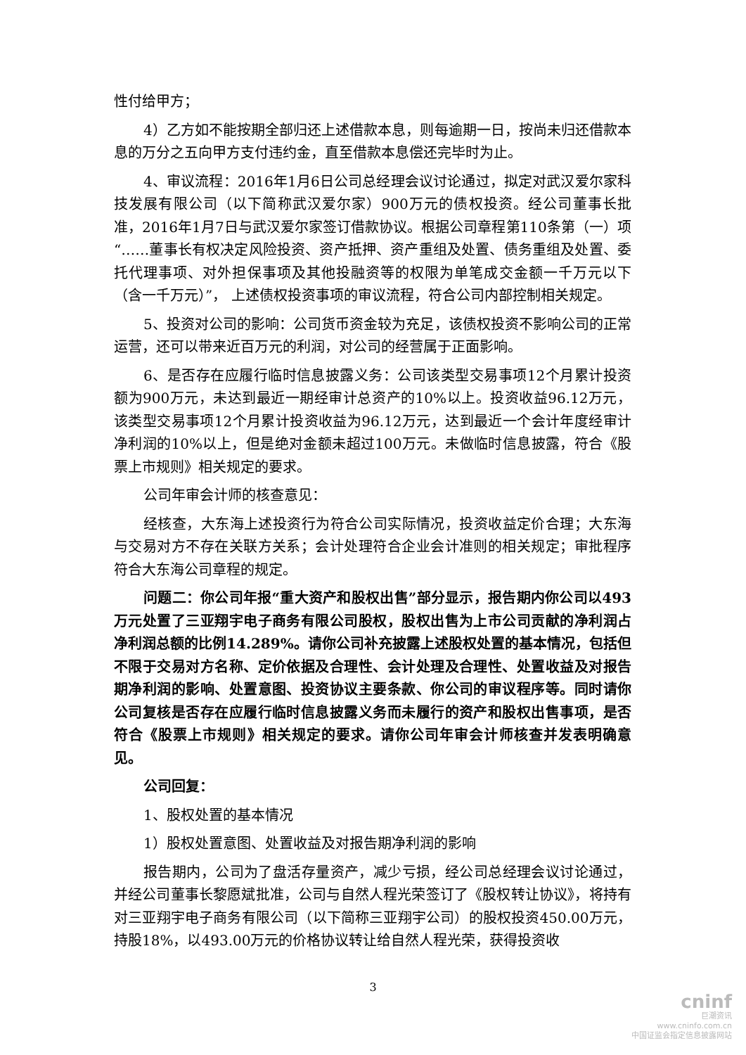性付给甲方；
4）乙方如不能按期全部归还上述借款本息，则每逾期一日，按尚未归还借款本息的万分之五向甲方支付违约金，直至借款本息偿还完毕时为止。
4、审议流程：2016年1月6日公司总经理会议讨论通过，拟定对武汉爱尔家科技发展有限公司（以下简称武汉爱尔家）900万元的债权投资。经公司董事长批准，2016年1月7日与武汉爱尔家签订借款协议。根据公司章程第110条第（一）项“……董事长有权决定风险投资、资产抵押、资产重组及处置、债务重组及处置、委托代理事项、对外担保事项及其他投融资等的权限为单笔成交金额一千万元以下（含一千万元）”， 上述债权投资事项的审议流程，符合公司内部控制相关规定。
5、投资对公司的影响：公司货币资金较为充足，该债权投资不影响公司的正常运营，还可以带来近百万元的利润，对公司的经营属于正面影响。
6、是否存在应履行临时信息披露义务：公司该类型交易事项12个月累计投资额为900万元，未达到最近一期经审计总资产的10%以上。投资收益96.12万元，该类型交易事项12个月累计投资收益为96.12万元，达到最近一个会计年度经审计净利润的10%以上，但是绝对金额未超过100万元。未做临时信息披露，符合《股票上市规则》相关规定的要求。
公司年审会计师的核查意见：
经核查，大东海上述投资行为符合公司实际情况，投资收益定价合理；大东海与交易对方不存在关联方关系；会计处理符合企业会计准则的相关规定；审批程序符合大东海公司章程的规定。
问题二：你公司年报“重大资产和股权出售”部分显示，报告期内你公司以493万元处置了三亚翔宇电子商务有限公司股权，股权出售为上市公司贡献的净利润占净利润总额的比例14.289%。请你公司补充披露上述股权处置的基本情况，包括但不限于交易对方名称、定价依据及合理性、会计处理及合理性、处置收益及对报告期净利润的影响、处置意图、投资协议主要条款、你公司的审议程序等。同时请你公司复核是否存在应履行临时信息披露义务而未履行的资产和股权出售事项，是否符合《股票上市规则》相关规定的要求。请你公司年审会计师核查并发表明确意见。
公司回复：
1、股权处置的基本情况
1）股权处置意图、处置收益及对报告期净利润的影响
报告期内，公司为了盘活存量资产，减少亏损，经公司总经理会议讨论通过，并经公司董事长黎愿斌批准，公司与自然人程光荣签订了《股权转让协议》，将持有对三亚翔宇电子商务有限公司（以下简称三亚翔宇公司）的股权投资450.00万元，持股18%，以493.00万元的价格协议转让给自然人程光荣，获得投资收
3
cninf
巨潮资讯
www.cninfo.com.cn
中国证监会指定信息披露网站